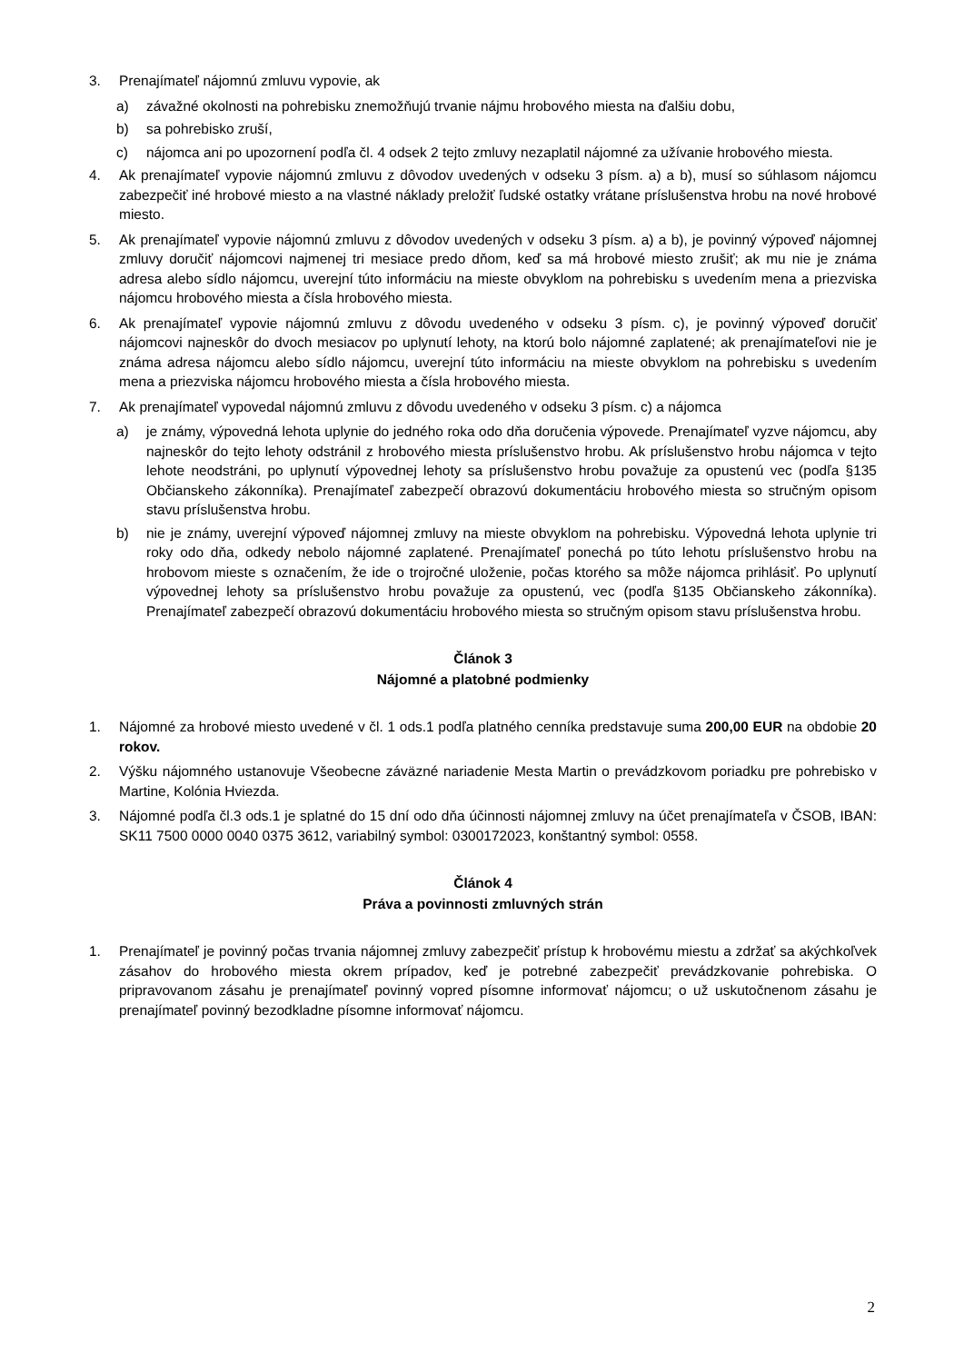3. Prenajímateľ nájomnú zmluvu vypovie, ak
a) závažné okolnosti na pohrebisku znemožňujú trvanie nájmu hrobového miesta na ďalšiu dobu,
b) sa pohrebisko zruší,
c) nájomca ani po upozornení podľa čl. 4 odsek 2 tejto zmluvy nezaplatil nájomné za užívanie hrobového miesta.
4. Ak prenajímateľ vypovie nájomnú zmluvu z dôvodov uvedených v odseku 3 písm. a) a b), musí so súhlasom nájomcu zabezpečiť iné hrobové miesto a na vlastné náklady preložiť ľudské ostatky vrátane príslušenstva hrobu na nové hrobové miesto.
5. Ak prenajímateľ vypovie nájomnú zmluvu z dôvodov uvedených v odseku 3 písm. a) a b), je povinný výpoveď nájomnej zmluvy doručiť nájomcovi najmenej tri mesiace predo dňom, keď sa má hrobové miesto zrušiť; ak mu nie je známa adresa alebo sídlo nájomcu, uverejní túto informáciu na mieste obvyklom na pohrebisku s uvedením mena a priezviska nájomcu hrobového miesta a čísla hrobového miesta.
6. Ak prenajímateľ vypovie nájomnú zmluvu z dôvodu uvedeného v odseku 3 písm. c), je povinný výpoveď doručiť nájomcovi najneskôr do dvoch mesiacov po uplynutí lehoty, na ktorú bolo nájomné zaplatené; ak prenajímateľovi nie je známa adresa nájomcu alebo sídlo nájomcu, uverejní túto informáciu na mieste obvyklom na pohrebisku s uvedením mena a priezviska nájomcu hrobového miesta a čísla hrobového miesta.
7. Ak prenajímateľ vypovedal nájomnú zmluvu z dôvodu uvedeného v odseku 3 písm. c) a nájomca
a) je známy, výpovedná lehota uplynie do jedného roka odo dňa doručenia výpovede. Prenajímateľ vyzve nájomcu, aby najneskôr do tejto lehoty odstránil z hrobového miesta príslušenstvo hrobu. Ak príslušenstvo hrobu nájomca v tejto lehote neodstráni, po uplynutí výpovednej lehoty sa príslušenstvo hrobu považuje za opustenú vec (podľa §135 Občianskeho zákonníka). Prenajímateľ zabezpečí obrazovú dokumentáciu hrobového miesta so stručným opisom stavu príslušenstva hrobu.
b) nie je známy, uverejní výpoveď nájomnej zmluvy na mieste obvyklom na pohrebisku. Výpovedná lehota uplynie tri roky odo dňa, odkedy nebolo nájomné zaplatené. Prenajímateľ ponechá po túto lehotu príslušenstvo hrobu na hrobovom mieste s označením, že ide o trojročné uloženie, počas ktorého sa môže nájomca prihlásiť. Po uplynutí výpovednej lehoty sa príslušenstvo hrobu považuje za opustenú, vec (podľa §135 Občianskeho zákonníka). Prenajímateľ zabezpečí obrazovú dokumentáciu hrobového miesta so stručným opisom stavu príslušenstva hrobu.
Článok 3
Nájomné a platobné podmienky
1. Nájomné za hrobové miesto uvedené v čl. 1 ods.1 podľa platného cenníka predstavuje suma 200,00 EUR na obdobie 20 rokov.
2. Výšku nájomného ustanovuje Všeobecne záväzné nariadenie Mesta Martin o prevádzkovom poriadku pre pohrebisko v Martine, Kolónia Hviezda.
3. Nájomné podľa čl.3 ods.1 je splatné do 15 dní odo dňa účinnosti nájomnej zmluvy na účet prenajímateľa v ČSOB, IBAN: SK11 7500 0000 0040 0375 3612, variabilný symbol: 0300172023, konštantný symbol: 0558.
Článok 4
Práva a povinnosti zmluvných strán
1. Prenajímateľ je povinný počas trvania nájomnej zmluvy zabezpečiť prístup k hrobovému miestu a zdržať sa akýchkoľvek zásahov do hrobového miesta okrem prípadov, keď je potrebné zabezpečiť prevádzkovanie pohrebiska. O pripravovanom zásahu je prenajímateľ povinný vopred písomne informovať nájomcu; o už uskutočnenom zásahu je prenajímateľ povinný bezodkladne písomne informovať nájomcu.
2